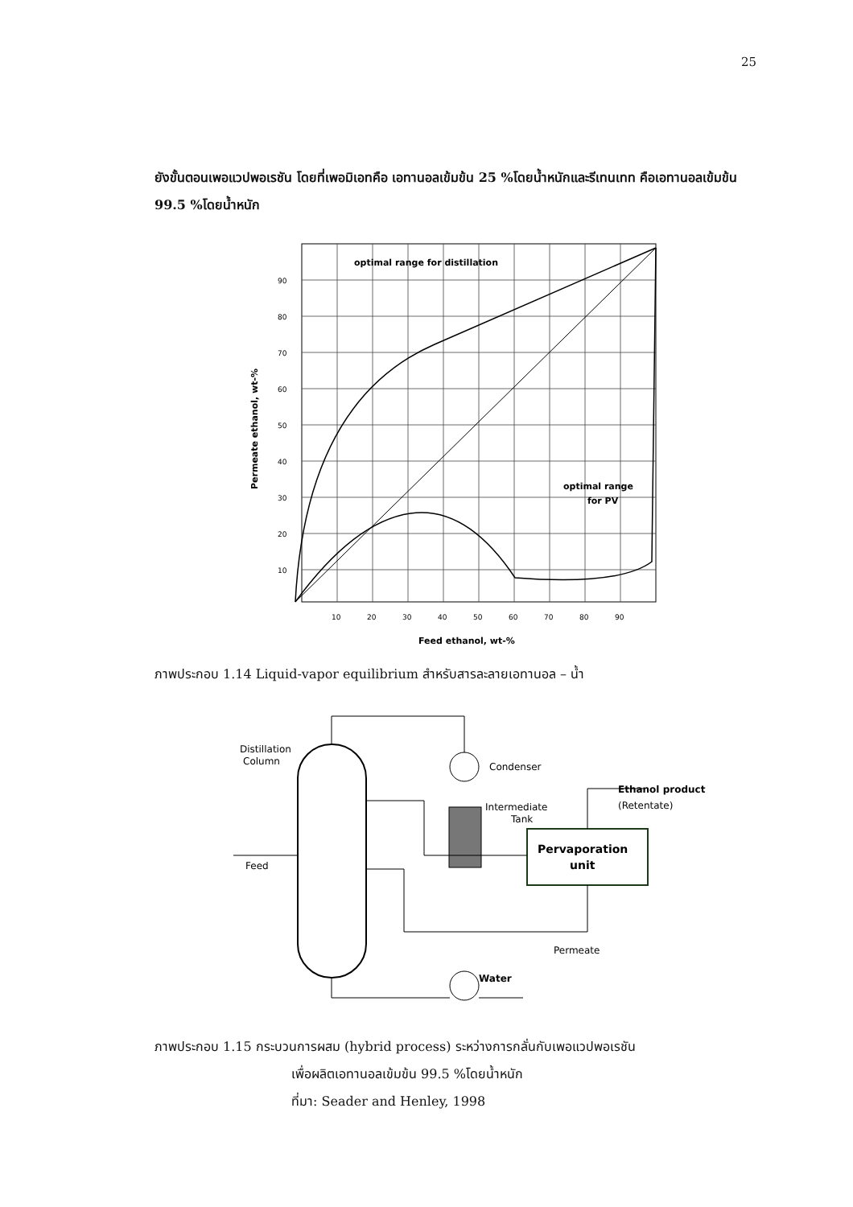25
ยังขั้นตอนเพอแวปพอเรชัน โดยที่เพอมิเอทคือ เอทานอลเข้มข้น 25 %โดยน้ำหนักและรีเทนเทท คือเอทานอลเข้มข้น 99.5 %โดยน้ำหนัก
optimal range for distillation
optimal range
for PV
90
80
70
60
50
40
30
20
10
10
20
30
40
50
60
70
80
90
Feed ethanol, wt-%
Permeate ethanol, wt-%
ภาพประกอบ 1.14 Liquid-vapor equilibrium สำหรับสารละลายเอทานอล – น้ำ
Distillation
Column
Condenser
Intermediate
Tank
Ethanol product
(Retentate)
Pervaporation
unit
Feed
Permeate
Water
ภาพประกอบ 1.15 กระบวนการผสม (hybrid process) ระหว่างการกลั่นกับเพอแวปพอเรชัน
เพื่อผลิตเอทานอลเข้มข้น 99.5 %โดยน้ำหนัก
ที่มา: Seader and Henley, 1998